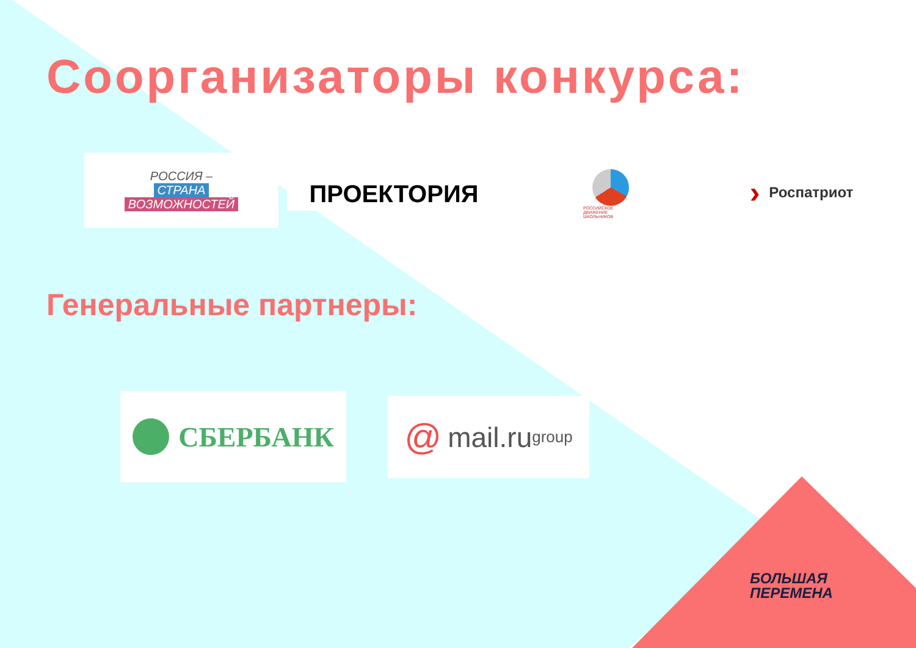Соорганизаторы конкурса:
РОССИЯ –
СТРАНА
ВОЗМОЖНОСТЕЙ
ПРОЕКТОРИЯ
РОССИЙСКОЕ ДВИЖЕНИЕ ШКОЛЬНИКОВ
› Роспатриот
Генеральные партнеры:
СБЕРБАНК
@ mail.ru group
БОЛЬШАЯ
ПЕРЕМЕНА